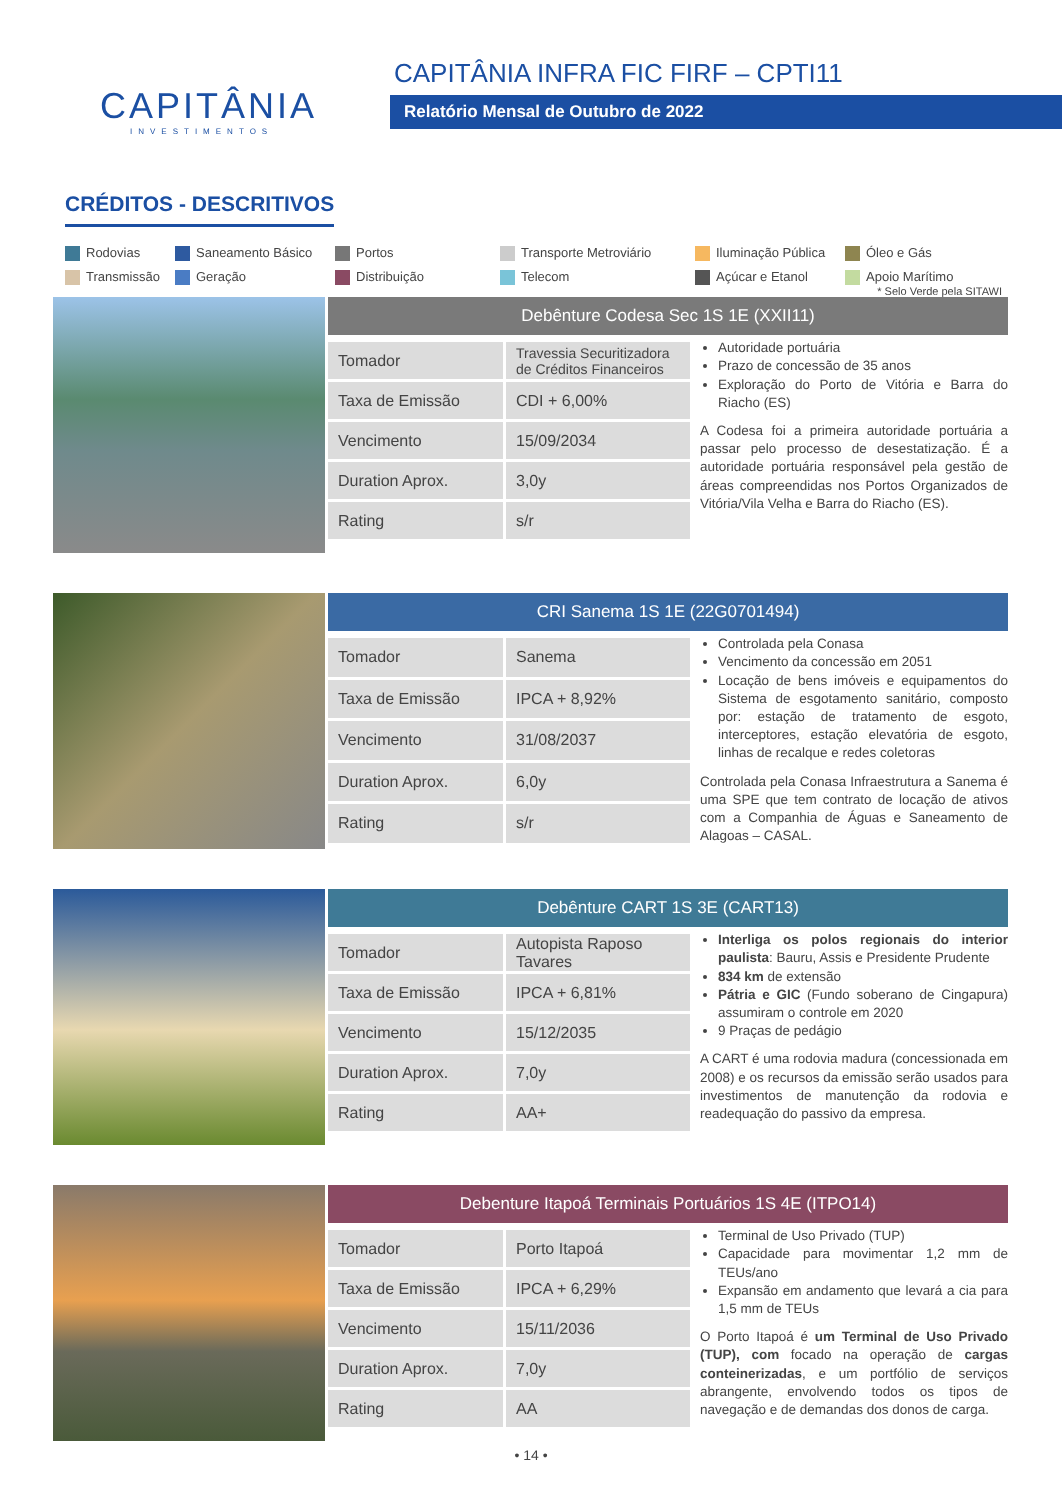CAPITÂNIA
INVESTIMENTOS
CAPITÂNIA INFRA FIC FIRF – CPTI11
Relatório Mensal de Outubro de 2022
CRÉDITOS - DESCRITIVOS
Rodovias
Saneamento Básico
Portos
Transporte Metroviário
Iluminação Pública
Óleo e Gás
Transmissão
Geração
Distribuição
Telecom
Açúcar e Etanol
Apoio Marítimo
* Selo Verde pela SITAWI
Debênture Codesa Sec 1S 1E (XXII11)
| Tomador | Travessia Securitizadora de Créditos Financeiros |
| Taxa de Emissão | CDI + 6,00% |
| Vencimento | 15/09/2034 |
| Duration Aprox. | 3,0y |
| Rating | s/r |
Autoridade portuária
Prazo de concessão de 35 anos
Exploração do Porto de Vitória e Barra do Riacho (ES)
A Codesa foi a primeira autoridade portuária a passar pelo processo de desestatização. É a autoridade portuária responsável pela gestão de áreas compreendidas nos Portos Organizados de Vitória/Vila Velha e Barra do Riacho (ES).
CRI Sanema 1S 1E (22G0701494)
| Tomador | Sanema |
| Taxa de Emissão | IPCA + 8,92% |
| Vencimento | 31/08/2037 |
| Duration Aprox. | 6,0y |
| Rating | s/r |
Controlada pela Conasa
Vencimento da concessão em 2051
Locação de bens imóveis e equipamentos do Sistema de esgotamento sanitário, composto por: estação de tratamento de esgoto, interceptores, estação elevatória de esgoto, linhas de recalque e redes coletoras
Controlada pela Conasa Infraestrutura a Sanema é uma SPE que tem contrato de locação de ativos com a Companhia de Águas e Saneamento de Alagoas – CASAL.
Debênture CART 1S 3E (CART13)
| Tomador | Autopista Raposo Tavares |
| Taxa de Emissão | IPCA + 6,81% |
| Vencimento | 15/12/2035 |
| Duration Aprox. | 7,0y |
| Rating | AA+ |
Interliga os polos regionais do interior paulista: Bauru, Assis e Presidente Prudente
834 km de extensão
Pátria e GIC (Fundo soberano de Cingapura) assumiram o controle em 2020
9 Praças de pedágio
A CART é uma rodovia madura (concessionada em 2008) e os recursos da emissão serão usados para investimentos de manutenção da rodovia e readequação do passivo da empresa.
Debenture Itapoá Terminais Portuários 1S 4E (ITPO14)
| Tomador | Porto Itapoá |
| Taxa de Emissão | IPCA + 6,29% |
| Vencimento | 15/11/2036 |
| Duration Aprox. | 7,0y |
| Rating | AA |
Terminal de Uso Privado (TUP)
Capacidade para movimentar 1,2 mm de TEUs/ano
Expansão em andamento que levará a cia para 1,5 mm de TEUs
O Porto Itapoá é um Terminal de Uso Privado (TUP), com focado na operação de cargas conteinerizadas, e um portfólio de serviços abrangente, envolvendo todos os tipos de navegação e de demandas dos donos de carga.
• 14 •